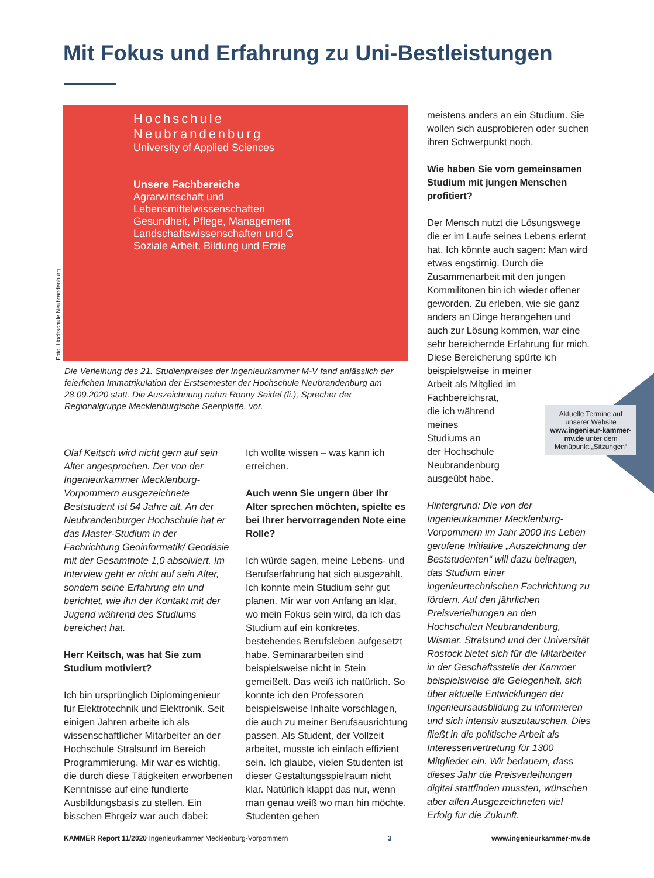Mit Fokus und Erfahrung zu Uni-Bestleistungen
Hochschule Neubrandenburg
University of Applied Sciences
Unsere Fachbereiche
Agrarwirtschaft und Lebensmittelwissenschaften
Gesundheit, Pflege, Management
Landschaftswissenschaften und G
Soziale Arbeit, Bildung und Erzie
Foto: Hochschule Neubrandenburg
Die Verleihung des 21. Studienpreises der Ingenieurkammer M-V fand anlässlich der feierlichen Immatrikulation der Erstsemester der Hochschule Neubrandenburg am 28.09.2020 statt. Die Auszeichnung nahm Ronny Seidel (li.), Sprecher der Regionalgruppe Mecklenburgische Seenplatte, vor.
Olaf Keitsch wird nicht gern auf sein Alter angesprochen. Der von der Ingenieurkammer Mecklenburg-Vorpommern ausgezeichnete Beststudent ist 54 Jahre alt. An der Neubrandenburger Hochschule hat er das Master-Studium in der Fachrichtung Geoinformatik/ Geodäsie mit der Gesamtnote 1,0 absolviert. Im Interview geht er nicht auf sein Alter, sondern seine Erfahrung ein und berichtet, wie ihn der Kontakt mit der Jugend während des Studiums bereichert hat.
Herr Keitsch, was hat Sie zum Studium motiviert?
Ich bin ursprünglich Diplomingenieur für Elektrotechnik und Elektronik. Seit einigen Jahren arbeite ich als wissenschaftlicher Mitarbeiter an der Hochschule Stralsund im Bereich Programmierung. Mir war es wichtig, die durch diese Tätigkeiten erworbenen Kenntnisse auf eine fundierte Ausbildungsbasis zu stellen. Ein bisschen Ehrgeiz war auch dabei:
Ich wollte wissen – was kann ich erreichen.
Auch wenn Sie ungern über Ihr Alter sprechen möchten, spielte es bei Ihrer hervorragenden Note eine Rolle?
Ich würde sagen, meine Lebens- und Berufserfahrung hat sich ausgezahlt. Ich konnte mein Studium sehr gut planen. Mir war von Anfang an klar, wo mein Fokus sein wird, da ich das Studium auf ein konkretes, bestehendes Berufsleben aufgesetzt habe. Seminararbeiten sind beispielsweise nicht in Stein gemeißelt. Das weiß ich natürlich. So konnte ich den Professoren beispielsweise Inhalte vorschlagen, die auch zu meiner Berufsausrichtung passen. Als Student, der Vollzeit arbeitet, musste ich einfach effizient sein. Ich glaube, vielen Studenten ist dieser Gestaltungsspielraum nicht klar. Natürlich klappt das nur, wenn man genau weiß wo man hin möchte. Studenten gehen
meistens anders an ein Studium. Sie wollen sich ausprobieren oder suchen ihren Schwerpunkt noch.
Wie haben Sie vom gemeinsamen Studium mit jungen Menschen profitiert?
Der Mensch nutzt die Lösungswege die er im Laufe seines Lebens erlernt hat. Ich könnte auch sagen: Man wird etwas engstirnig. Durch die Zusammenarbeit mit den jungen Kommilitonen bin ich wieder offener geworden. Zu erleben, wie sie ganz anders an Dinge herangehen und auch zur Lösung kommen, war eine sehr bereichernde Erfahrung für mich. Diese Bereicherung spürte ich beispielsweise in meiner
Arbeit als Mitglied im
Fachbereichsrat,
die ich während
meines
Studiums an
der Hochschule
Neubrandenburg
ausgeübt habe.
Hintergrund: Die von der Ingenieurkammer Mecklenburg-Vorpommern im Jahr 2000 ins Leben gerufene Initiative „Auszeichnung der Beststudenten“ will dazu beitragen, das Studium einer ingenieurtechnischen Fachrichtung zu fördern. Auf den jährlichen Preisverleihungen an den Hochschulen Neubrandenburg, Wismar, Stralsund und der Universität Rostock bietet sich für die Mitarbeiter in der Geschäftsstelle der Kammer beispielsweise die Gelegenheit, sich über aktuelle Entwicklungen der Ingenieursausbildung zu informieren und sich intensiv auszutauschen. Dies fließt in die politische Arbeit als Interessenvertretung für 1300 Mitglieder ein. Wir bedauern, dass dieses Jahr die Preisverleihungen digital stattfinden mussten, wünschen aber allen Ausgezeichneten viel Erfolg für die Zukunft.
Aktuelle Termine auf unserer Website www.ingenieur-kammer-mv.de unter dem Menüpunkt „Sitzungen“
KAMMER Report 11/2020 Ingenieurkammer Mecklenburg-Vorpommern 3 www.ingenieurkammer-mv.de